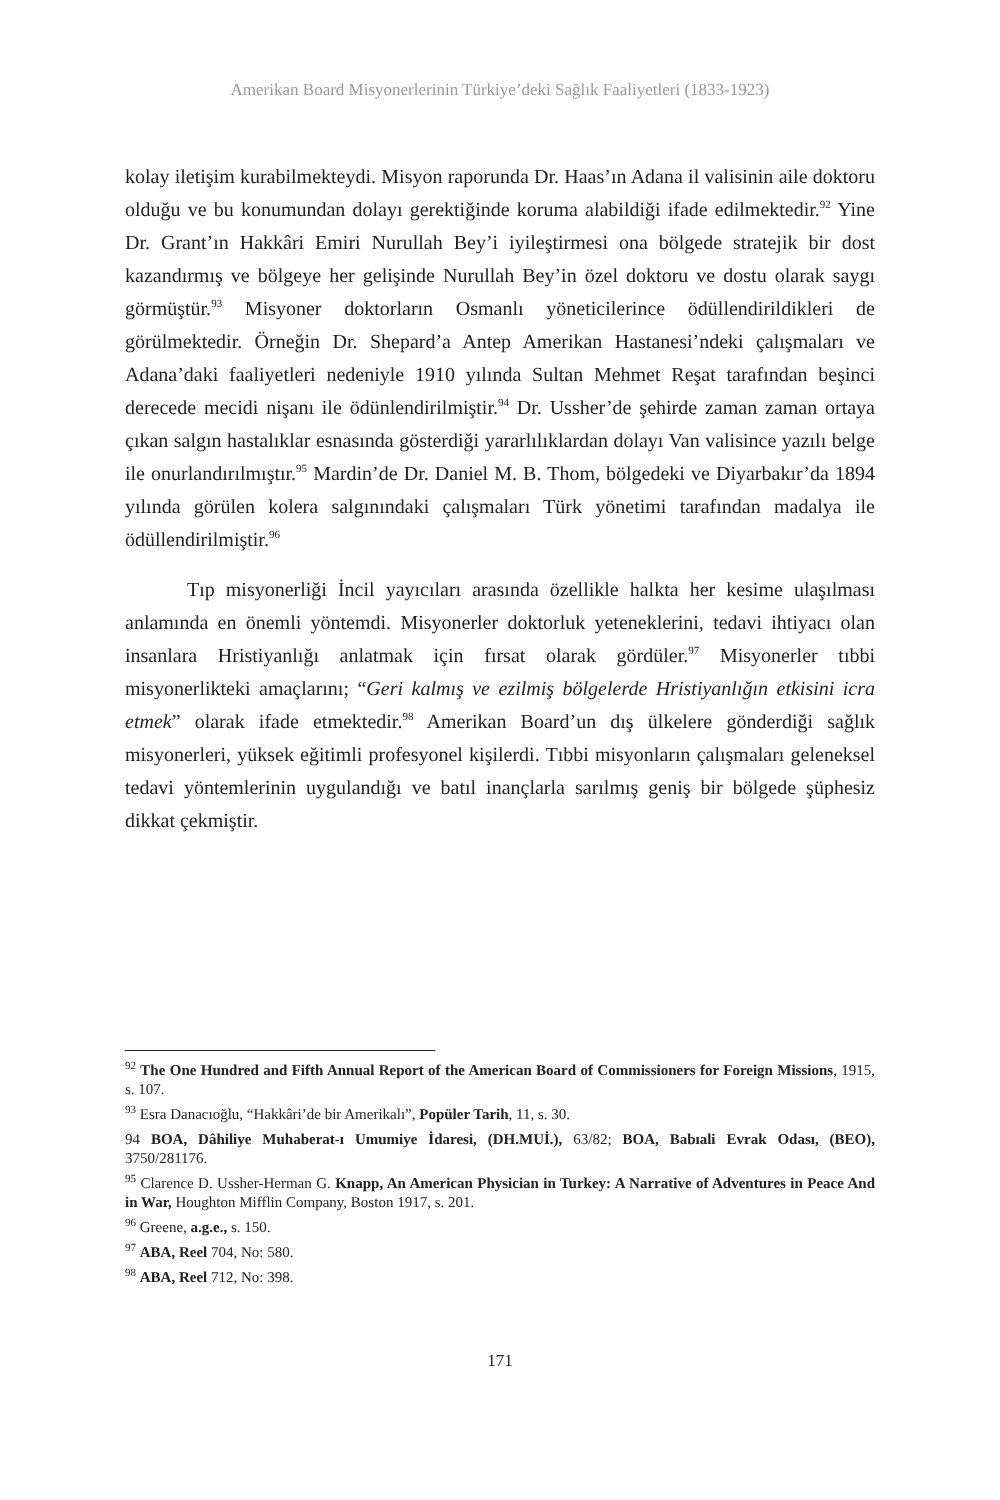Amerikan Board Misyonerlerinin Türkiye’deki Sağlık Faaliyetleri (1833-1923)
kolay iletişim kurabilmekteydi. Misyon raporunda Dr. Haas’ın Adana il valisinin aile doktoru olduğu ve bu konumundan dolayı gerektiğinde koruma alabildiği ifade edilmektedir.<sup>92</sup> Yine Dr. Grant’ın Hakkâri Emiri Nurullah Bey’i iyileştirmesi ona bölgede stratejik bir dost kazandırmış ve bölgeye her gelişinde Nurullah Bey’in özel doktoru ve dostu olarak saygı görmüştür.<sup>93</sup> Misyoner doktorların Osmanlı yöneticilerince ödüllendirildikleri de görülmektedir. Örneğin Dr. Shepard’a Antep Amerikan Hastanesi’ndeki çalışmaları ve Adana’daki faaliyetleri nedeniyle 1910 yılında Sultan Mehmet Reşat tarafından beşinci derecede mecidi nişanı ile ödünlendirilmiştir.<sup>94</sup> Dr. Ussher’de şehirde zaman zaman ortaya çıkan salgın hastalıklar esnasında gösterdiği yararlılıklardan dolayı Van valisince yazılı belge ile onurlandırılmıştır.<sup>95</sup> Mardin’de Dr. Daniel M. B. Thom, bölgedeki ve Diyarbakır’da 1894 yılında görülen kolera salgınındaki çalışmaları Türk yönetimi tarafından madalya ile ödüllendirilmiştir.<sup>96</sup>
Tıp misyonerliği İncil yayıcıları arasında özellikle halkta her kesime ulaşılması anlamında en önemli yöntemdi. Misyonerler doktorluk yeteneklerini, tedavi ihtiyacı olan insanlara Hristiyanlığı anlatmak için fırsat olarak gördüler.<sup>97</sup> Misyonerler tıbbi misyonerlikteki amaçlarını; “Geri kalmış ve ezilmiş bölgelerde Hristiyanlığın etkisini icra etmek” olarak ifade etmektedir.<sup>98</sup> Amerikan Board’un dış ülkelere gönderdiği sağlık misyonerleri, yüksek eğitimli profesyonel kişilerdi. Tıbbi misyonların çalışmaları geleneksel tedavi yöntemlerinin uygulandığı ve batıl inançlarla sarılmış geniş bir bölgede şüphesiz dikkat çekmiştir.
<sup>92</sup> The One Hundred and Fifth Annual Report of the American Board of Commissioners for Foreign Missions, 1915, s. 107.
<sup>93</sup> Esra Danacıoğlu, “Hakkâri’de bir Amerikalı”, Popüler Tarih, 11, s. 30.
94 BOA, Dâhiliye Muhaberat-ı Umumiye İdaresi, (DH.MUİ.), 63/82; BOA, Babıali Evrak Odası, (BEO), 3750/281176.
<sup>95</sup> Clarence D. Ussher-Herman G. Knapp, An American Physician in Turkey: A Narrative of Adventures in Peace And in War, Houghton Mifflin Company, Boston 1917, s. 201.
<sup>96</sup> Greene, a.g.e., s. 150.
<sup>97</sup> ABA, Reel 704, No: 580.
<sup>98</sup> ABA, Reel 712, No: 398.
171